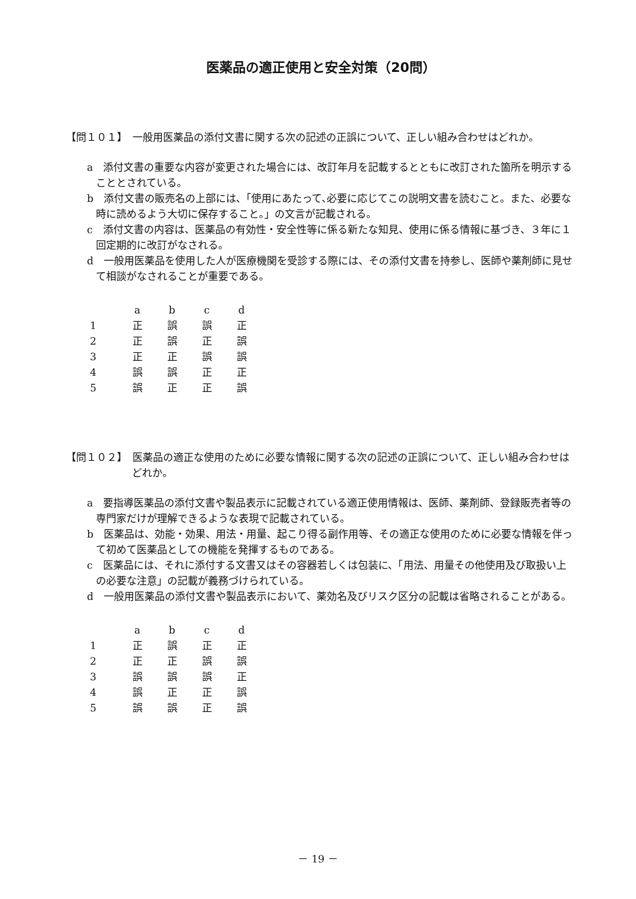医薬品の適正使用と安全対策（20問）
【問１０１】　一般用医薬品の添付文書に関する次の記述の正誤について、正しい組み合わせはどれか。
a　添付文書の重要な内容が変更された場合には、改訂年月を記載するとともに改訂された箇所を明示することとされている。
b　添付文書の販売名の上部には､「使用にあたって､必要に応じてこの説明文書を読むこと。また、必要な時に読めるよう大切に保存すること。」の文言が記載される。
c　添付文書の内容は、医薬品の有効性・安全性等に係る新たな知見、使用に係る情報に基づき、３年に１回定期的に改訂がなされる。
d　一般用医薬品を使用した人が医療機関を受診する際には、その添付文書を持参し、医師や薬剤師に見せて相談がなされることが重要である。
| | a | b | c | d |
| --- | --- | --- | --- | --- |
| 1 | 正 | 誤 | 誤 | 正 |
| 2 | 正 | 誤 | 正 | 誤 |
| 3 | 正 | 正 | 誤 | 誤 |
| 4 | 誤 | 誤 | 正 | 正 |
| 5 | 誤 | 正 | 正 | 誤 |
【問１０２】　医薬品の適正な使用のために必要な情報に関する次の記述の正誤について、正しい組み合わせはどれか。
a　要指導医薬品の添付文書や製品表示に記載されている適正使用情報は、医師、薬剤師、登録販売者等の専門家だけが理解できるような表現で記載されている。
b　医薬品は、効能・効果、用法・用量、起こり得る副作用等、その適正な使用のために必要な情報を伴って初めて医薬品としての機能を発揮するものである。
c　医薬品には、それに添付する文書又はその容器若しくは包装に、「用法、用量その他使用及び取扱い上の必要な注意」の記載が義務づけられている。
d　一般用医薬品の添付文書や製品表示において、薬効名及びリスク区分の記載は省略されることがある。
| | a | b | c | d |
| --- | --- | --- | --- | --- |
| 1 | 正 | 誤 | 正 | 正 |
| 2 | 正 | 正 | 誤 | 誤 |
| 3 | 誤 | 誤 | 誤 | 正 |
| 4 | 誤 | 正 | 正 | 誤 |
| 5 | 誤 | 誤 | 正 | 誤 |
－ 19 －